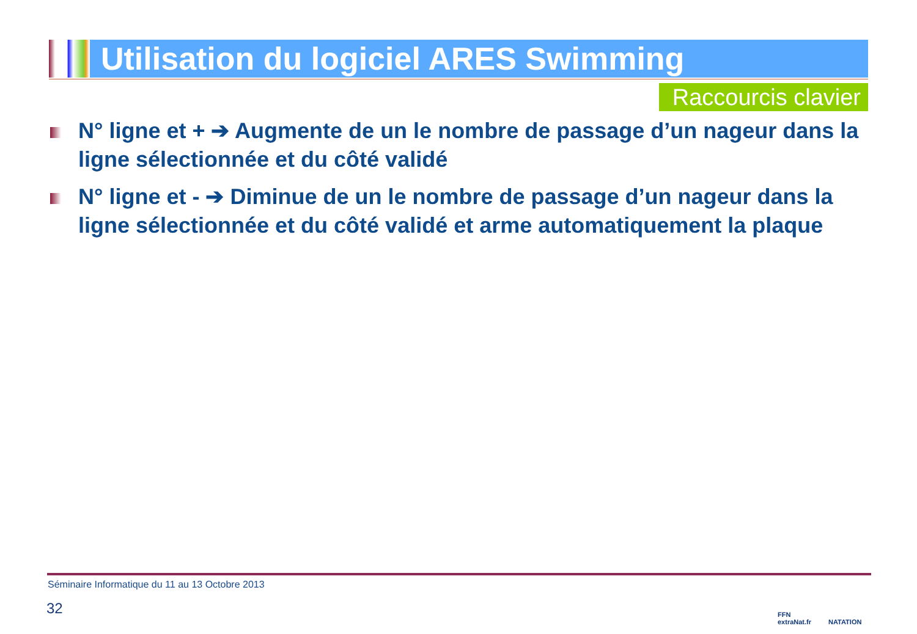Utilisation du logiciel ARES Swimming
Raccourcis clavier
N° ligne et + ➔ Augmente de un le nombre de passage d’un nageur dans la ligne sélectionnée et du côté validé
N° ligne et - ➔ Diminue de un le nombre de passage d’un nageur dans la ligne sélectionnée et du côté validé et arme automatiquement la plaque
Séminaire Informatique du 11 au 13 Octobre 2013
32
FFN
extraNat.fr
NATATION